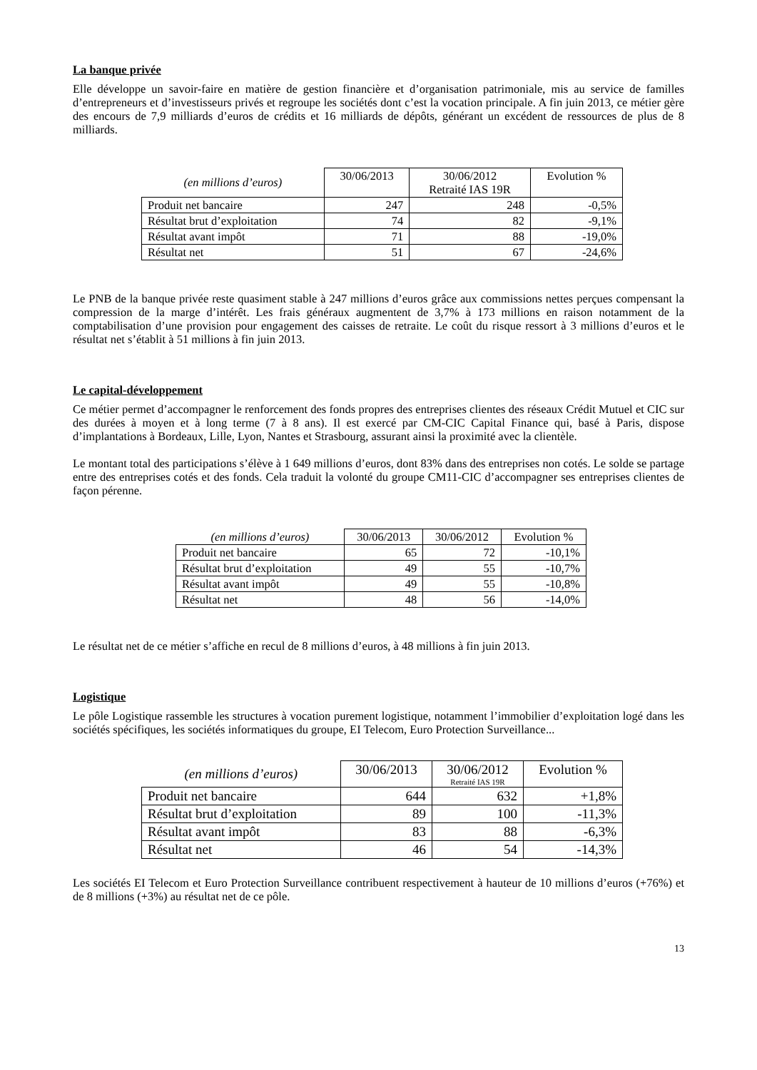La banque privée
Elle développe un savoir-faire en matière de gestion financière et d’organisation patrimoniale, mis au service de familles d’entrepreneurs et d’investisseurs privés et regroupe les sociétés dont c’est la vocation principale. A fin juin 2013, ce métier gère des encours de 7,9 milliards d’euros de crédits et 16 milliards de dépôts, générant un excédent de ressources de plus de 8 milliards.
| (en millions d’euros) | 30/06/2013 | 30/06/2012 Retraité IAS 19R | Evolution % |
| Produit net bancaire | 247 | 248 | -0,5% |
| Résultat brut d’exploitation | 74 | 82 | -9,1% |
| Résultat avant impôt | 71 | 88 | -19,0% |
| Résultat net | 51 | 67 | -24,6% |
Le PNB de la banque privée reste quasiment stable à 247 millions d’euros grâce aux commissions nettes perçues compensant la compression de la marge d’intérêt. Les frais généraux augmentent de 3,7% à 173 millions en raison notamment de la comptabilisation d’une provision pour engagement des caisses de retraite. Le coût du risque ressort à 3 millions d’euros et le résultat net s’établit à 51 millions à fin juin 2013.
Le capital-développement
Ce métier permet d’accompagner le renforcement des fonds propres des entreprises clientes des réseaux Crédit Mutuel et CIC sur des durées à moyen et à long terme (7 à 8 ans). Il est exercé par CM-CIC Capital Finance qui, basé à Paris, dispose d’implantations à Bordeaux, Lille, Lyon, Nantes et Strasbourg, assurant ainsi la proximité avec la clientèle.
Le montant total des participations s’élève à 1 649 millions d’euros, dont 83% dans des entreprises non cotés. Le solde se partage entre des entreprises cotés et des fonds. Cela traduit la volonté du groupe CM11-CIC d’accompagner ses entreprises clientes de façon pérenne.
| (en millions d’euros) | 30/06/2013 | 30/06/2012 | Evolution % |
| Produit net bancaire | 65 | 72 | -10,1% |
| Résultat brut d’exploitation | 49 | 55 | -10,7% |
| Résultat avant impôt | 49 | 55 | -10,8% |
| Résultat net | 48 | 56 | -14,0% |
Le résultat net de ce métier s’affiche en recul de 8 millions d’euros, à 48 millions à fin juin 2013.
Logistique
Le pôle Logistique rassemble les structures à vocation purement logistique, notamment l’immobilier d’exploitation logé dans les sociétés spécifiques, les sociétés informatiques du groupe, EI Telecom, Euro Protection Surveillance...
| (en millions d’euros) | 30/06/2013 | 30/06/2012 Retraité IAS 19R | Evolution % |
| Produit net bancaire | 644 | 632 | +1,8% |
| Résultat brut d’exploitation | 89 | 100 | -11,3% |
| Résultat avant impôt | 83 | 88 | -6,3% |
| Résultat net | 46 | 54 | -14,3% |
Les sociétés EI Telecom et Euro Protection Surveillance contribuent respectivement à hauteur de 10 millions d’euros (+76%) et de 8 millions (+3%) au résultat net de ce pôle.
13